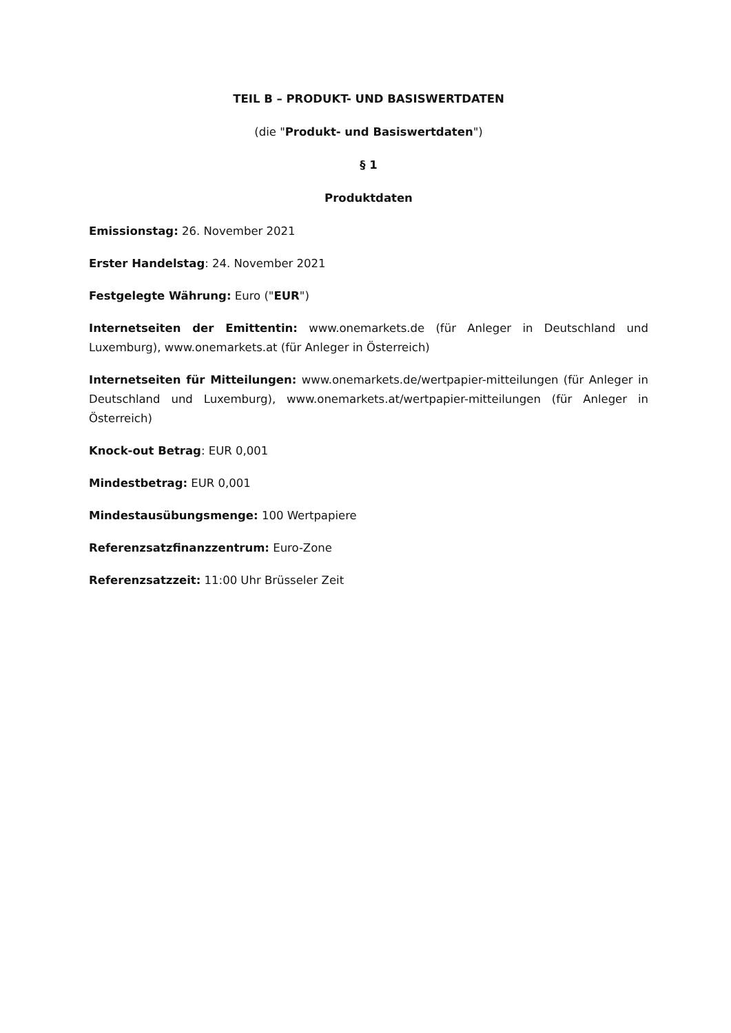TEIL B – PRODUKT- UND BASISWERTDATEN
(die "Produkt- und Basiswertdaten")
§ 1
Produktdaten
Emissionstag: 26. November 2021
Erster Handelstag: 24. November 2021
Festgelegte Währung: Euro ("EUR")
Internetseiten der Emittentin: www.onemarkets.de (für Anleger in Deutschland und Luxemburg), www.onemarkets.at (für Anleger in Österreich)
Internetseiten für Mitteilungen: www.onemarkets.de/wertpapier-mitteilungen (für Anleger in Deutschland und Luxemburg), www.onemarkets.at/wertpapier-mitteilungen (für Anleger in Österreich)
Knock-out Betrag: EUR 0,001
Mindestbetrag: EUR 0,001
Mindestausübungsmenge: 100 Wertpapiere
Referenzsatzfinanzzentrum: Euro-Zone
Referenzsatzzeit: 11:00 Uhr Brüsseler Zeit